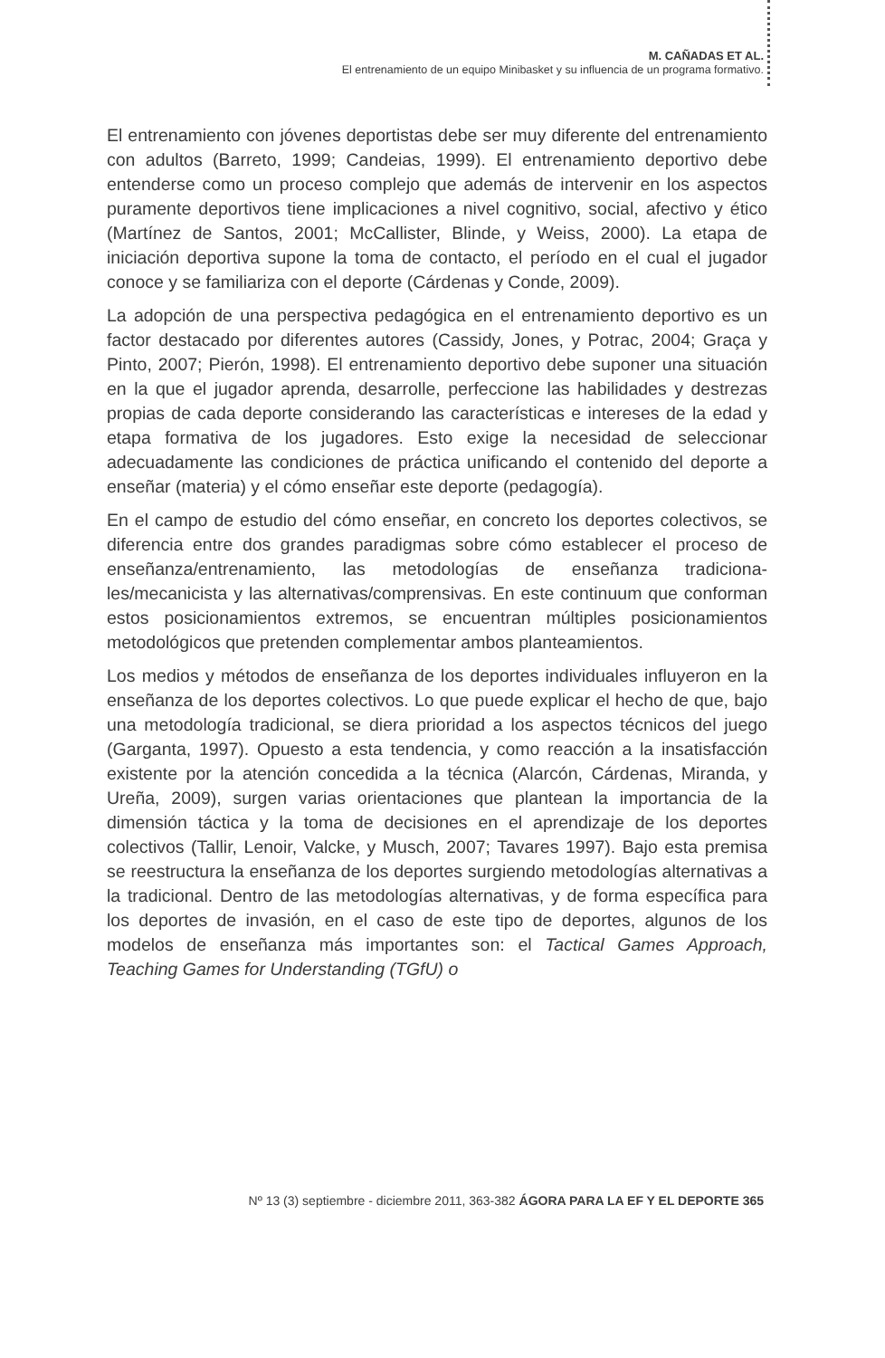M. CAÑADAS ET AL.
El entrenamiento de un equipo Minibasket y su influencia de un programa formativo.
El entrenamiento con jóvenes deportistas debe ser muy diferente del entrenamiento con adultos (Barreto, 1999; Candeias, 1999). El entrenamiento deportivo debe entenderse como un proceso complejo que además de intervenir en los aspectos puramente deportivos tiene implicaciones a nivel cognitivo, social, afectivo y ético (Martínez de Santos, 2001; McCallister, Blinde, y Weiss, 2000). La etapa de iniciación deportiva supone la toma de contacto, el período en el cual el jugador conoce y se familiariza con el deporte (Cárdenas y Conde, 2009).
La adopción de una perspectiva pedagógica en el entrenamiento deportivo es un factor destacado por diferentes autores (Cassidy, Jones, y Potrac, 2004; Graça y Pinto, 2007; Pierón, 1998). El entrenamiento deportivo debe suponer una situación en la que el jugador aprenda, desarrolle, perfeccione las habilidades y destrezas propias de cada deporte considerando las características e intereses de la edad y etapa formativa de los jugadores. Esto exige la necesidad de seleccionar adecuadamente las condiciones de práctica unificando el contenido del deporte a enseñar (materia) y el cómo enseñar este deporte (pedagogía).
En el campo de estudio del cómo enseñar, en concreto los deportes colectivos, se diferencia entre dos grandes paradigmas sobre cómo establecer el proceso de enseñanza/entrenamiento, las metodologías de enseñanza tradiciona-les/mecanicista y las alternativas/comprensivas. En este continuum que conforman estos posicionamientos extremos, se encuentran múltiples posicionamientos metodológicos que pretenden complementar ambos planteamientos.
Los medios y métodos de enseñanza de los deportes individuales influyeron en la enseñanza de los deportes colectivos. Lo que puede explicar el hecho de que, bajo una metodología tradicional, se diera prioridad a los aspectos técnicos del juego (Garganta, 1997). Opuesto a esta tendencia, y como reacción a la insatisfacción existente por la atención concedida a la técnica (Alarcón, Cárdenas, Miranda, y Ureña, 2009), surgen varias orientaciones que plantean la importancia de la dimensión táctica y la toma de decisiones en el aprendizaje de los deportes colectivos (Tallir, Lenoir, Valcke, y Musch, 2007; Tavares 1997). Bajo esta premisa se reestructura la enseñanza de los deportes surgiendo metodologías alternativas a la tradicional. Dentro de las metodologías alternativas, y de forma específica para los deportes de invasión, en el caso de este tipo de deportes, algunos de los modelos de enseñanza más importantes son: el Tactical Games Approach, Teaching Games for Understanding (TGfU) o
Nº 13 (3) septiembre - diciembre 2011, 363-382 ÁGORA PARA LA EF Y EL DEPORTE 365